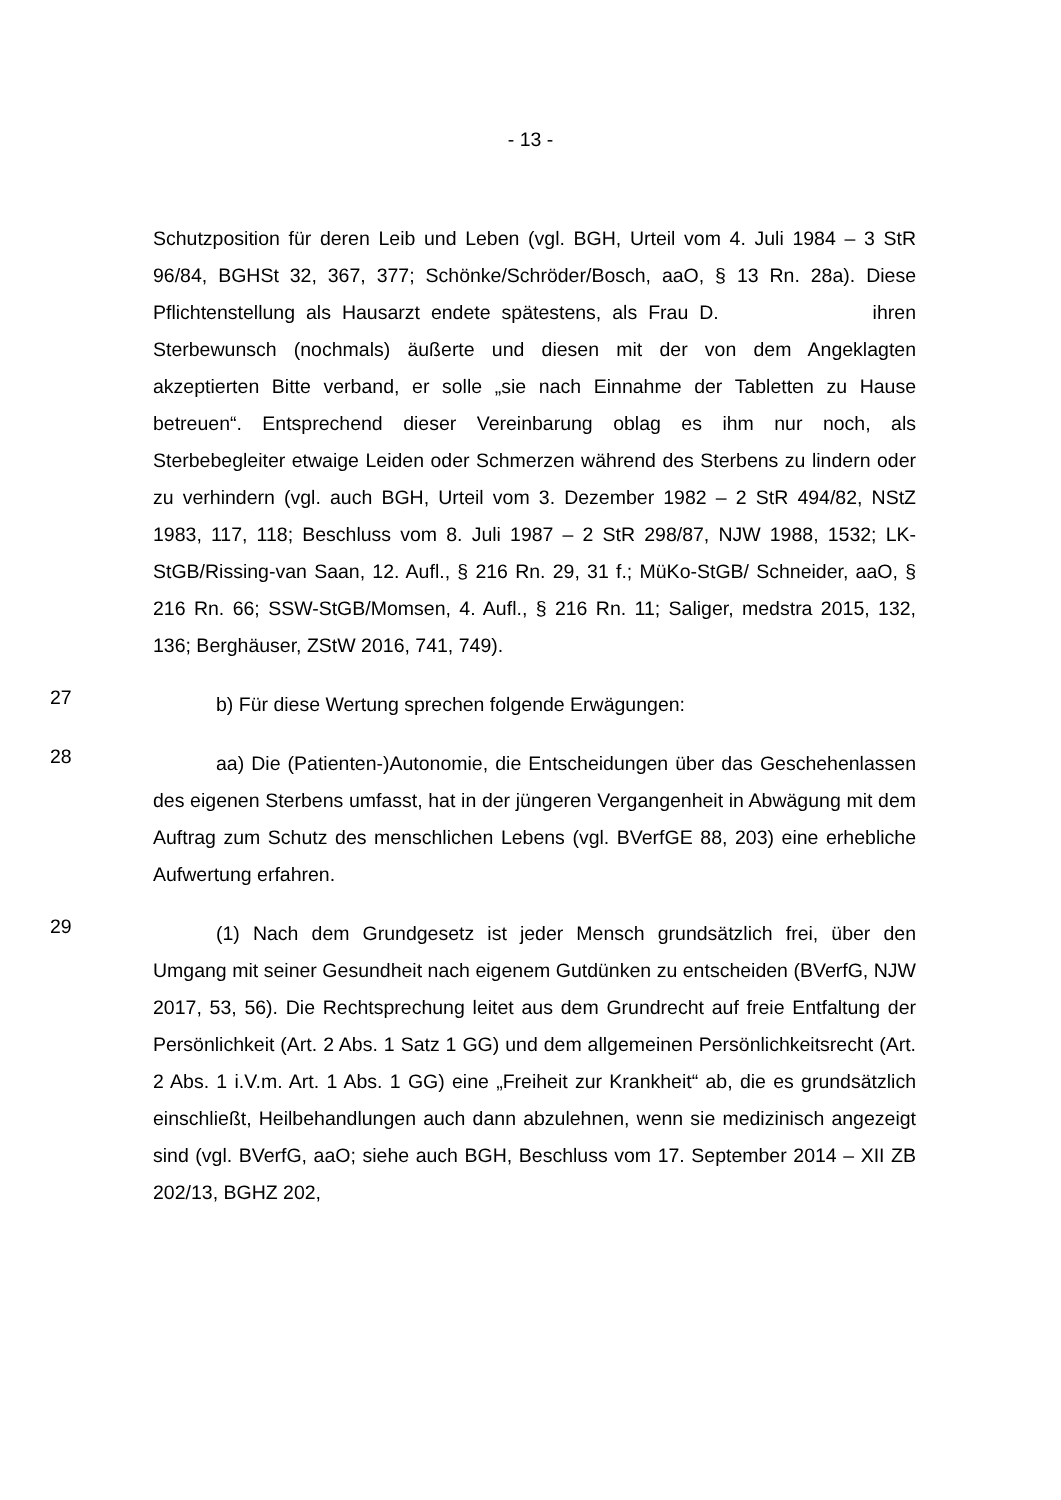- 13 -
Schutzposition für deren Leib und Leben (vgl. BGH, Urteil vom 4. Juli 1984 – 3 StR 96/84, BGHSt 32, 367, 377; Schönke/Schröder/Bosch, aaO, § 13 Rn. 28a). Diese Pflichtenstellung als Hausarzt endete spätestens, als Frau D. ihren Sterbewunsch (nochmals) äußerte und diesen mit der von dem Angeklagten akzeptierten Bitte verband, er solle „sie nach Einnahme der Tabletten zu Hause betreuen“. Entsprechend dieser Vereinbarung oblag es ihm nur noch, als Sterbebegleiter etwaige Leiden oder Schmerzen während des Sterbens zu lindern oder zu verhindern (vgl. auch BGH, Urteil vom 3. Dezember 1982 – 2 StR 494/82, NStZ 1983, 117, 118; Beschluss vom 8. Juli 1987 – 2 StR 298/87, NJW 1988, 1532; LK-StGB/Rissing-van Saan, 12. Aufl., § 216 Rn. 29, 31 f.; MüKo-StGB/ Schneider, aaO, § 216 Rn. 66; SSW-StGB/Momsen, 4. Aufl., § 216 Rn. 11; Saliger, medstra 2015, 132, 136; Berghäuser, ZStW 2016, 741, 749).
27
b) Für diese Wertung sprechen folgende Erwägungen:
28
aa) Die (Patienten-)Autonomie, die Entscheidungen über das Geschehenlassen des eigenen Sterbens umfasst, hat in der jüngeren Vergangenheit in Abwägung mit dem Auftrag zum Schutz des menschlichen Lebens (vgl. BVerfGE 88, 203) eine erhebliche Aufwertung erfahren.
29
(1) Nach dem Grundgesetz ist jeder Mensch grundsätzlich frei, über den Umgang mit seiner Gesundheit nach eigenem Gutdünken zu entscheiden (BVerfG, NJW 2017, 53, 56). Die Rechtsprechung leitet aus dem Grundrecht auf freie Entfaltung der Persönlichkeit (Art. 2 Abs. 1 Satz 1 GG) und dem allgemeinen Persönlichkeitsrecht (Art. 2 Abs. 1 i.V.m. Art. 1 Abs. 1 GG) eine „Freiheit zur Krankheit“ ab, die es grundsätzlich einschließt, Heilbehandlungen auch dann abzulehnen, wenn sie medizinisch angezeigt sind (vgl. BVerfG, aaO; siehe auch BGH, Beschluss vom 17. September 2014 – XII ZB 202/13, BGHZ 202,